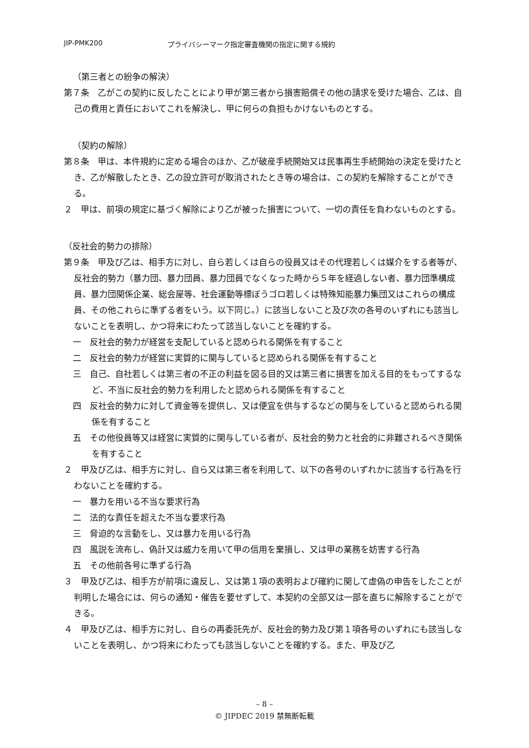JIP-PMK200 プライバシーマーク指定審査機関の指定に関する規約
（第三者との紛争の解決）
第７条　乙がこの契約に反したことにより甲が第三者から損害賠償その他の請求を受けた場合、乙は、自己の費用と責任においてこれを解決し、甲に何らの負担もかけないものとする。
（契約の解除）
第８条　甲は、本件規約に定める場合のほか、乙が破産手続開始又は民事再生手続開始の決定を受けたとき、乙が解散したとき、乙の設立許可が取消されたとき等の場合は、この契約を解除することができる。
２　甲は、前項の規定に基づく解除により乙が被った損害について、一切の責任を負わないものとする。
（反社会的勢力の排除）
第９条　甲及び乙は、相手方に対し、自ら若しくは自らの役員又はその代理若しくは媒介をする者等が、反社会的勢力（暴力団、暴力団員、暴力団員でなくなった時から５年を経過しない者、暴力団準構成員、暴力団関係企業、総会屋等、社会運動等標ぼうゴロ若しくは特殊知能暴力集団又はこれらの構成員、その他これらに準ずる者をいう。以下同じ。）に該当しないこと及び次の各号のいずれにも該当しないことを表明し、かつ将来にわたって該当しないことを確約する。
一　反社会的勢力が経営を支配していると認められる関係を有すること
二　反社会的勢力が経営に実質的に関与していると認められる関係を有すること
三　自己、自社若しくは第三者の不正の利益を図る目的又は第三者に損害を加える目的をもってするなど、不当に反社会的勢力を利用したと認められる関係を有すること
四　反社会的勢力に対して資金等を提供し、又は便宜を供与するなどの関与をしていると認められる関係を有すること
五　その他役員等又は経営に実質的に関与している者が、反社会的勢力と社会的に非難されるべき関係を有すること
２　甲及び乙は、相手方に対し、自ら又は第三者を利用して、以下の各号のいずれかに該当する行為を行わないことを確約する。
一　暴力を用いる不当な要求行為
二　法的な責任を超えた不当な要求行為
三　脅迫的な言動をし、又は暴力を用いる行為
四　風説を流布し、偽計又は威力を用いて甲の信用を棄損し、又は甲の業務を妨害する行為
五　その他前各号に準ずる行為
３　甲及び乙は、相手方が前項に違反し、又は第１項の表明および確約に関して虚偽の申告をしたことが判明した場合には、何らの通知・催告を要せずして、本契約の全部又は一部を直ちに解除することができる。
４　甲及び乙は、相手方に対し、自らの再委託先が、反社会的勢力及び第１項各号のいずれにも該当しないことを表明し、かつ将来にわたっても該当しないことを確約する。また、甲及び乙
– 8 –
© JIPDEC 2019 禁無断転載